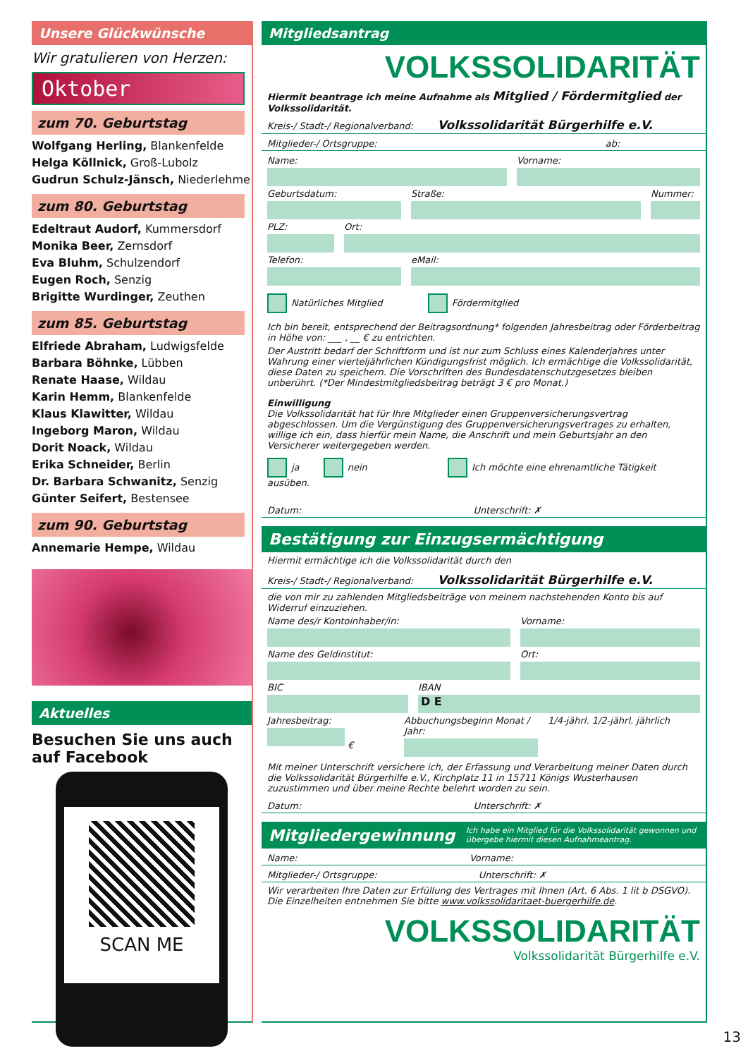Unsere Glückwünsche
Wir gratulieren von Herzen:
Oktober
zum 70. Geburtstag
Wolfgang Herling, Blankenfelde
Helga Köllnick, Groß-Lubolz
Gudrun Schulz-Jänsch, Niederlehme
zum 80. Geburtstag
Edeltraut Audorf, Kummersdorf
Monika Beer, Zernsdorf
Eva Bluhm, Schulzendorf
Eugen Roch, Senzig
Brigitte Wurdinger, Zeuthen
zum 85. Geburtstag
Elfriede Abraham, Ludwigsfelde
Barbara Böhnke, Lübben
Renate Haase, Wildau
Karin Hemm, Blankenfelde
Klaus Klawitter, Wildau
Ingeborg Maron, Wildau
Dorit Noack, Wildau
Erika Schneider, Berlin
Dr. Barbara Schwanitz, Senzig
Günter Seifert, Bestensee
zum 90. Geburtstag
Annemarie Hempe, Wildau
Aktuelles
Besuchen Sie uns auch auf Facebook
SCAN ME
Mitgliedsantrag
VOLKSSOLIDARITÄT
Hiermit beantrage ich meine Aufnahme als Mitglied / Fördermitglied der Volkssolidarität.
Kreis-/ Stadt-/ Regionalverband: Volkssolidarität Bürgerhilfe e.V.
Mitglieder-/ Ortsgruppe: ab:
Name: Vorname:
Geburtsdatum: Straße: Nummer:
PLZ: Ort:
Telefon: eMail:
Natürliches Mitglied Fördermitglied
Ich bin bereit, entsprechend der Beitragsordnung* folgenden Jahresbeitrag oder Förderbeitrag in Höhe von: ___ , __ € zu entrichten.
Der Austritt bedarf der Schriftform und ist nur zum Schluss eines Kalenderjahres unter Wahrung einer vierteljährlichen Kündigungsfrist möglich. Ich ermächtige die Volkssolidarität, diese Daten zu speichern. Die Vorschriften des Bundesdatenschutzgesetzes bleiben unberührt. (*Der Mindestmitgliedsbeitrag beträgt 3 € pro Monat.)
Einwilligung
Die Volkssolidarität hat für Ihre Mitglieder einen Gruppenversicherungsvertrag abgeschlossen. Um die Vergünstigung des Gruppenversicherungsvertrages zu erhalten, willige ich ein, dass hierfür mein Name, die Anschrift und mein Geburtsjahr an den Versicherer weitergegeben werden.
ja nein Ich möchte eine ehrenamtliche Tätigkeit ausüben.
Datum: Unterschrift: ✗
Bestätigung zur Einzugsermächtigung
Hiermit ermächtige ich die Volkssolidarität durch den
Kreis-/ Stadt-/ Regionalverband: Volkssolidarität Bürgerhilfe e.V.
die von mir zu zahlenden Mitgliedsbeiträge von meinem nachstehenden Konto bis auf Widerruf einzuziehen.
Name des/r Kontoinhaber/in: Vorname:
Name des Geldinstitut: Ort:
BIC IBAN
D E
Jahresbeitrag:
€
Abbuchungsbeginn Monat / Jahr:
1/4-jährl. 1/2-jährl. jährlich
Mit meiner Unterschrift versichere ich, der Erfassung und Verarbeitung meiner Daten durch die Volkssolidarität Bürgerhilfe e.V., Kirchplatz 11 in 15711 Königs Wusterhausen zuzustimmen und über meine Rechte belehrt worden zu sein.
Datum: Unterschrift: ✗
Mitgliedergewinnung Ich habe ein Mitglied für die Volkssolidarität gewonnen und übergebe hiermit diesen Aufnahmeantrag.
Name: Vorname:
Mitglieder-/ Ortsgruppe: Unterschrift: ✗
Wir verarbeiten Ihre Daten zur Erfüllung des Vertrages mit Ihnen (Art. 6 Abs. 1 lit b DSGVO). Die Einzelheiten entnehmen Sie bitte www.volkssolidaritaet-buergerhilfe.de.
VOLKSSOLIDARITÄT
Volkssolidarität Bürgerhilfe e.V.
13